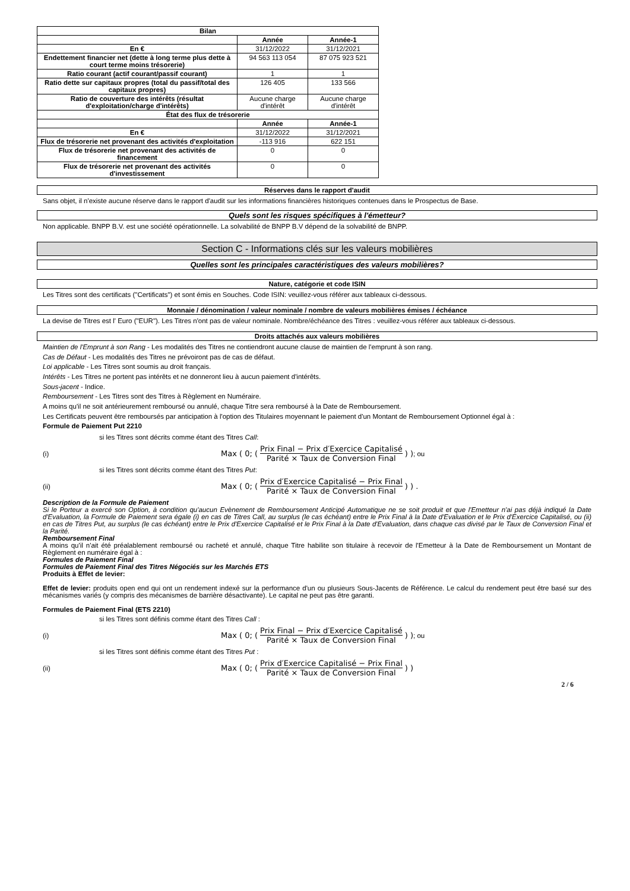| Bilan | | |
| | Année | Année-1 |
| En € | 31/12/2022 | 31/12/2021 |
| Endettement financier net (dette à long terme plus dette à court terme moins trésorerie) | 94 563 113 054 | 87 075 923 521 |
| Ratio courant (actif courant/passif courant) | 1 | 1 |
| Ratio dette sur capitaux propres (total du passif/total des capitaux propres) | 126 405 | 133 566 |
| Ratio de couverture des intérêts (résultat d'exploitation/charge d'intérêts) | Aucune charge d'intérêt | Aucune charge d'intérêt |
| État des flux de trésorerie | | |
| | Année | Année-1 |
| En € | 31/12/2022 | 31/12/2021 |
| Flux de trésorerie net provenant des activités d'exploitation | -113 916 | 622 151 |
| Flux de trésorerie net provenant des activités de financement | 0 | 0 |
| Flux de trésorerie net provenant des activités d'investissement | 0 | 0 |
Réserves dans le rapport d'audit
Sans objet, il n'existe aucune réserve dans le rapport d'audit sur les informations financières historiques contenues dans le Prospectus de Base.
Quels sont les risques spécifiques à l'émetteur?
Non applicable. BNPP B.V. est une société opérationnelle. La solvabilité de BNPP B.V dépend de la solvabilité de BNPP.
Section C - Informations clés sur les valeurs mobilières
Quelles sont les principales caractéristiques des valeurs mobilières?
Nature, catégorie et code ISIN
Les Titres sont des certificats ("Certificats") et sont émis en Souches. Code ISIN: veuillez-vous référer aux tableaux ci-dessous.
Monnaie / dénomination / valeur nominale / nombre de valeurs mobilières émises / échéance
La devise de Titres est l' Euro ("EUR"). Les Titres n'ont pas de valeur nominale. Nombre/échéance des Titres : veuillez-vous référer aux tableaux ci-dessous.
Droits attachés aux valeurs mobilières
Maintien de l'Emprunt à son Rang - Les modalités des Titres ne contiendront aucune clause de maintien de l'emprunt à son rang.
Cas de Défaut - Les modalités des Titres ne prévoiront pas de cas de défaut.
Loi applicable - Les Titres sont soumis au droit français.
Intérêts - Les Titres ne portent pas intérêts et ne donneront lieu à aucun paiement d'intérêts.
Sous-jacent - Indice.
Remboursement - Les Titres sont des Titres à Règlement en Numéraire.
A moins qu'il ne soit antérieurement remboursé ou annulé, chaque Titre sera remboursé à la Date de Remboursement.
Les Certificats peuvent être remboursés par anticipation à l'option des Titulaires moyennant le paiement d'un Montant de Remboursement Optionnel égal à :
Formule de Paiement Put 2210
si les Titres sont décrits comme étant des Titres Call:
(i)
Max ( 0; ( Prix Final − Prix d′Exercice Capitalisé Parité × Taux de Conversion Final ) ) ; ou
si les Titres sont décrits comme étant des Titres Put:
(ii)
Max ( 0; ( Prix d′Exercice Capitalisé − Prix Final Parité × Taux de Conversion Final ) ) .
Description de la Formule de Paiement
Si le Porteur a exercé son Option, à condition qu'aucun Evènement de Remboursement Anticipé Automatique ne se soit produit et que l'Emetteur n'ai pas déjà indiqué la Date d'Evaluation, la Formule de Paiement sera égale (i) en cas de Titres Call, au surplus (le cas échéant) entre le Prix Final à la Date d'Evaluation et le Prix d'Exercice Capitalisé, ou (ii) en cas de Titres Put, au surplus (le cas échéant) entre le Prix d'Exercice Capitalisé et le Prix Final à la Date d'Evaluation, dans chaque cas divisé par le Taux de Conversion Final et la Parité.
Remboursement Final
A moins qu'il n'ait été préalablement remboursé ou racheté et annulé, chaque Titre habilite son titulaire à recevoir de l'Emetteur à la Date de Remboursement un Montant de Règlement en numéraire égal à :
Formules de Paiement Final
Formules de Paiement Final des Titres Négociés sur les Marchés ETS
Produits à Effet de levier:
Effet de levier: produits open end qui ont un rendement indexé sur la performance d'un ou plusieurs Sous-Jacents de Référence. Le calcul du rendement peut être basé sur des mécanismes variés (y compris des mécanismes de barrière désactivante). Le capital ne peut pas être garanti.
Formules de Paiement Final (ETS 2210)
si les Titres sont définis comme étant des Titres Call :
(i)
Max ( 0; ( Prix Final − Prix d′Exercice Capitalisé Parité × Taux de Conversion Final ) ) ; ou
si les Titres sont définis comme étant des Titres Put :
(ii)
Max ( 0; ( Prix d′Exercice Capitalisé − Prix Final Parité × Taux de Conversion Final ) )
2 / 6